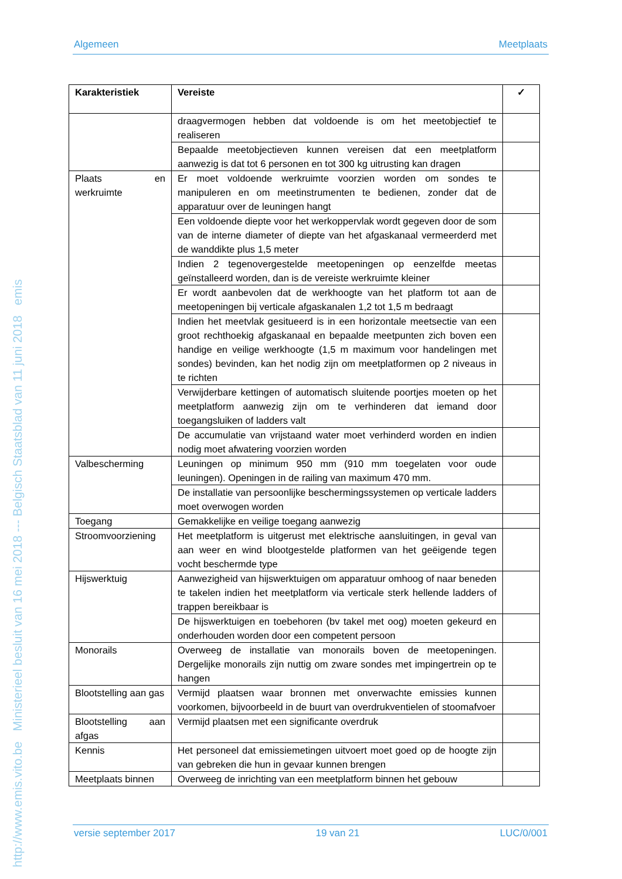http://www.emis.vito.be Ministerieel besluit van 16 mei 2018 --- Belgisch Staatsblad van 11 juni 2018 emis
Algemeen Meetplaats
| Karakteristiek | Vereiste | ✓ |
| --- | --- | --- |
| | draagvermogen hebben dat voldoende is om het meetobjectief te realiseren | |
| | Bepaalde meetobjectieven kunnen vereisen dat een meetplatform aanwezig is dat tot 6 personen en tot 300 kg uitrusting kan dragen | |
| Plaats en werkruimte | Er moet voldoende werkruimte voorzien worden om sondes te manipuleren en om meetinstrumenten te bedienen, zonder dat de apparatuur over de leuningen hangt | |
| | Een voldoende diepte voor het werkoppervlak wordt gegeven door de som van de interne diameter of diepte van het afgaskanaal vermeerderd met de wanddikte plus 1,5 meter | |
| | Indien 2 tegenovergestelde meetopeningen op eenzelfde meetas geïnstalleerd worden, dan is de vereiste werkruimte kleiner | |
| | Er wordt aanbevolen dat de werkhoogte van het platform tot aan de meetopeningen bij verticale afgaskanalen 1,2 tot 1,5 m bedraagt | |
| | Indien het meetvlak gesitueerd is in een horizontale meetsectie van een groot rechthoekig afgaskanaal en bepaalde meetpunten zich boven een handige en veilige werkhoogte (1,5 m maximum voor handelingen met sondes) bevinden, kan het nodig zijn om meetplatformen op 2 niveaus in te richten | |
| | Verwijderbare kettingen of automatisch sluitende poortjes moeten op het meetplatform aanwezig zijn om te verhinderen dat iemand door toegangsluiken of ladders valt | |
| | De accumulatie van vrijstaand water moet verhinderd worden en indien nodig moet afwatering voorzien worden | |
| Valbescherming | Leuningen op minimum 950 mm (910 mm toegelaten voor oude leuningen). Openingen in de railing van maximum 470 mm. | |
| | De installatie van persoonlijke beschermingssystemen op verticale ladders moet overwogen worden | |
| Toegang | Gemakkelijke en veilige toegang aanwezig | |
| Stroomvoorziening | Het meetplatform is uitgerust met elektrische aansluitingen, in geval van aan weer en wind blootgestelde platformen van het geëigende tegen vocht beschermde type | |
| Hijswerktuig | Aanwezigheid van hijswerktuigen om apparatuur omhoog of naar beneden te takelen indien het meetplatform via verticale sterk hellende ladders of trappen bereikbaar is | |
| | De hijswerktuigen en toebehoren (bv takel met oog) moeten gekeurd en onderhouden worden door een competent persoon | |
| Monorails | Overweeg de installatie van monorails boven de meetopeningen. Dergelijke monorails zijn nuttig om zware sondes met impingertrein op te hangen | |
| Blootstelling aan gas | Vermijd plaatsen waar bronnen met onverwachte emissies kunnen voorkomen, bijvoorbeeld in de buurt van overdrukventielen of stoomafvoer | |
| Blootstelling aan afgas | Vermijd plaatsen met een significante overdruk | |
| Kennis | Het personeel dat emissiemetingen uitvoert moet goed op de hoogte zijn van gebreken die hun in gevaar kunnen brengen | |
| Meetplaats binnen | Overweeg de inrichting van een meetplatform binnen het gebouw | |
versie september 2017 19 van 21 LUC/0/001